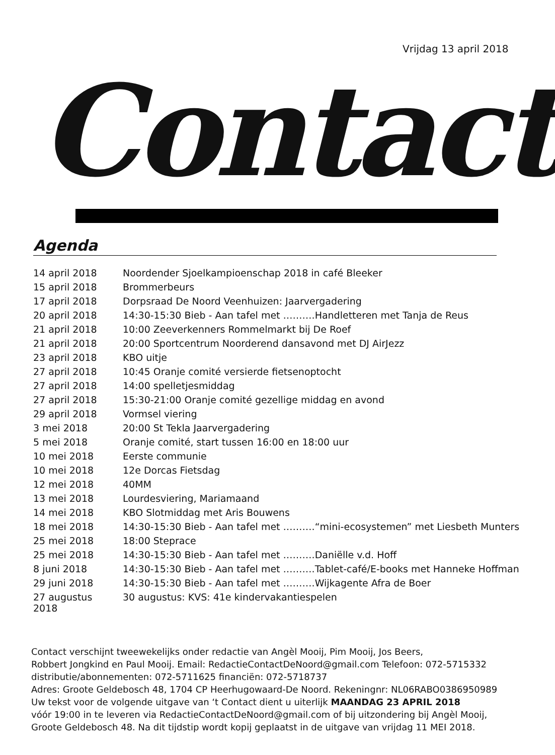Vrijdag 13 april 2018
Contact
Agenda
| 14 april 2018 | Noordender Sjoelkampioenschap 2018 in café Bleeker |
| 15 april 2018 | Brommerbeurs |
| 17 april 2018 | Dorpsraad De Noord Veenhuizen: Jaarvergadering |
| 20 april 2018 | 14:30-15:30 Bieb - Aan tafel met ……….Handletteren met Tanja de Reus |
| 21 april 2018 | 10:00 Zeeverkenners Rommelmarkt bij De Roef |
| 21 april 2018 | 20:00 Sportcentrum Noorderend dansavond met DJ AirJezz |
| 23 april 2018 | KBO uitje |
| 27 april 2018 | 10:45 Oranje comité versierde fietsenoptocht |
| 27 april 2018 | 14:00 spelletjesmiddag |
| 27 april 2018 | 15:30-21:00 Oranje comité gezellige middag en avond |
| 29 april 2018 | Vormsel viering |
| 3 mei 2018 | 20:00 St Tekla Jaarvergadering |
| 5 mei 2018 | Oranje comité, start tussen 16:00 en 18:00 uur |
| 10 mei 2018 | Eerste communie |
| 10 mei 2018 | 12e Dorcas Fietsdag |
| 12 mei 2018 | 40MM |
| 13 mei 2018 | Lourdesviering, Mariamaand |
| 14 mei 2018 | KBO Slotmiddag met Aris Bouwens |
| 18 mei 2018 | 14:30-15:30 Bieb - Aan tafel met ……….“mini-ecosystemen” met Liesbeth Munters |
| 25 mei 2018 | 18:00 Steprace |
| 25 mei 2018 | 14:30-15:30 Bieb - Aan tafel met ……….Daniëlle v.d. Hoff |
| 8 juni 2018 | 14:30-15:30 Bieb - Aan tafel met ……….Tablet-café/E-books met Hanneke Hoffman |
| 29 juni 2018 | 14:30-15:30 Bieb - Aan tafel met ……….Wijkagente Afra de Boer |
| 27 augustus 2018 | 30 augustus: KVS: 41e kindervakantiespelen |
Contact verschijnt tweewekelijks onder redactie van Angèl Mooij, Pim Mooij, Jos Beers,
Robbert Jongkind en Paul Mooij. Email: RedactieContactDeNoord@gmail.com Telefoon: 072-5715332
distributie/abonnementen: 072-5711625 financiën: 072-5718737
Adres: Groote Geldebosch 48, 1704 CP Heerhugowaard-De Noord. Rekeningnr: NL06RABO0386950989
Uw tekst voor de volgende uitgave van ‘t Contact dient u uiterlijk MAANDAG 23 APRIL 2018
vóór 19:00 in te leveren via RedactieContactDeNoord@gmail.com of bij uitzondering bij Angèl Mooij,
Groote Geldebosch 48. Na dit tijdstip wordt kopij geplaatst in de uitgave van vrijdag 11 MEI 2018.